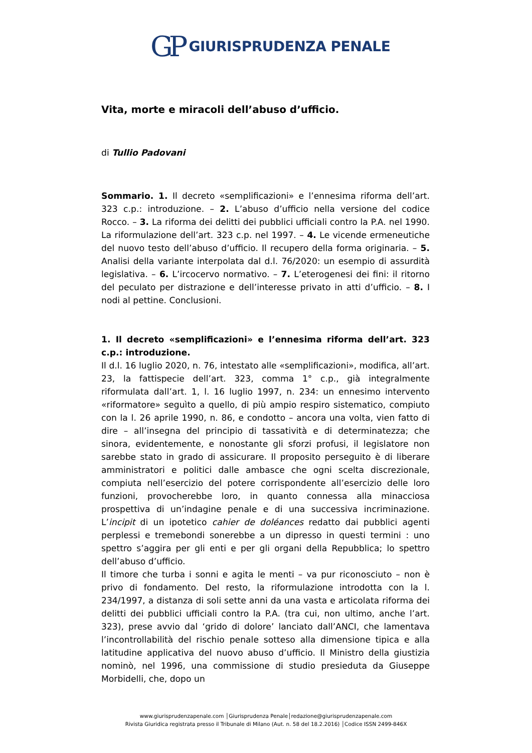GP GIURISPRUDENZA PENALE
Vita, morte e miracoli dell’abuso d’ufficio.
di Tullio Padovani
Sommario. 1. Il decreto «semplificazioni» e l’ennesima riforma dell’art. 323 c.p.: introduzione. – 2. L’abuso d’ufficio nella versione del codice Rocco. – 3. La riforma dei delitti dei pubblici ufficiali contro la P.A. nel 1990. La riformulazione dell’art. 323 c.p. nel 1997. – 4. Le vicende ermeneutiche del nuovo testo dell’abuso d’ufficio. Il recupero della forma originaria. – 5. Analisi della variante interpolata dal d.l. 76/2020: un esempio di assurdità legislativa. – 6. L’ircocervo normativo. – 7. L’eterogenesi dei fini: il ritorno del peculato per distrazione e dell’interesse privato in atti d’ufficio. – 8. I nodi al pettine. Conclusioni.
1. Il decreto «semplificazioni» e l’ennesima riforma dell’art. 323 c.p.: introduzione.
Il d.l. 16 luglio 2020, n. 76, intestato alle «semplificazioni», modifica, all’art. 23, la fattispecie dell’art. 323, comma 1° c.p., già integralmente riformulata dall’art. 1, l. 16 luglio 1997, n. 234: un ennesimo intervento «riformatore» seguìto a quello, di più ampio respiro sistematico, compiuto con la l. 26 aprile 1990, n. 86, e condotto – ancora una volta, vien fatto di dire – all’insegna del principio di tassatività e di determinatezza; che sinora, evidentemente, e nonostante gli sforzi profusi, il legislatore non sarebbe stato in grado di assicurare. Il proposito perseguito è di liberare amministratori e politici dalle ambasce che ogni scelta discrezionale, compiuta nell’esercizio del potere corrispondente all’esercizio delle loro funzioni, provocherebbe loro, in quanto connessa alla minacciosa prospettiva di un’indagine penale e di una successiva incriminazione. L’incipit di un ipotetico cahier de doléances redatto dai pubblici agenti perplessi e tremebondi sonerebbe a un dipresso in questi termini : uno spettro s’aggira per gli enti e per gli organi della Repubblica; lo spettro dell’abuso d’ufficio.
Il timore che turba i sonni e agita le menti – va pur riconosciuto – non è privo di fondamento. Del resto, la riformulazione introdotta con la l. 234/1997, a distanza di soli sette anni da una vasta e articolata riforma dei delitti dei pubblici ufficiali contro la P.A. (tra cui, non ultimo, anche l’art. 323), prese avvio dal ‘grido di dolore’ lanciato dall’ANCI, che lamentava l’incontrollabilità del rischio penale sotteso alla dimensione tipica e alla latitudine applicativa del nuovo abuso d’ufficio. Il Ministro della giustizia nominò, nel 1996, una commissione di studio presieduta da Giuseppe Morbidelli, che, dopo un
www.giurisprudenzapenale.com │Giurisprudenza Penale│redazione@giurisprudenzapenale.com
Rivista Giuridica registrata presso il Tribunale di Milano (Aut. n. 58 del 18.2.2016) │Codice ISSN 2499-846X